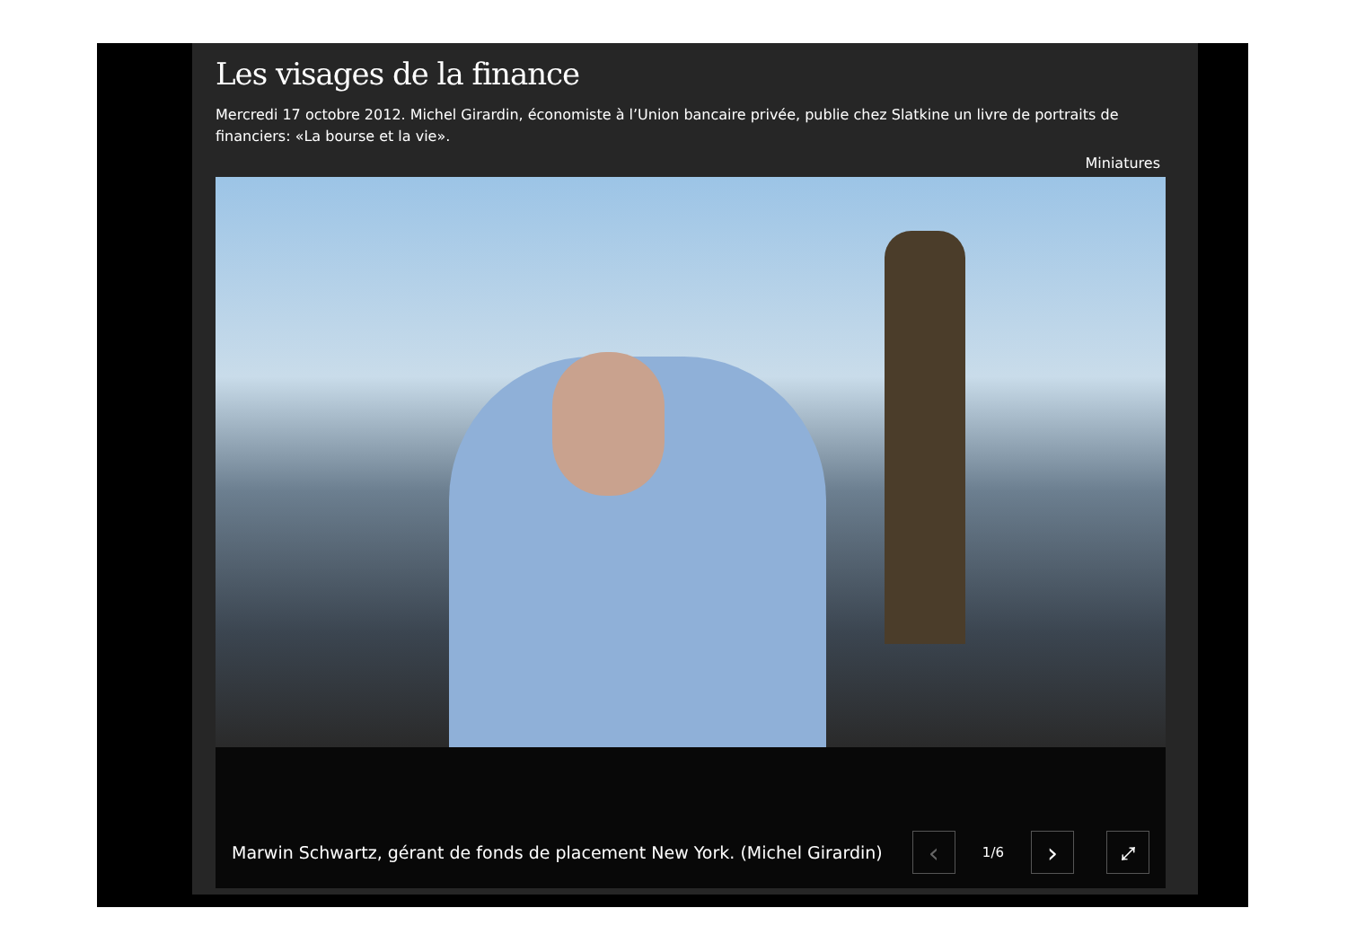Les visages de la finance
Mercredi 17 octobre 2012. Michel Girardin, économiste à l’Union bancaire privée, publie chez Slatkine un livre de portraits de financiers: «La bourse et la vie».
Miniatures
Marwin Schwartz, gérant de fonds de placement New York. (Michel Girardin)
‹
1/6
›
⤢